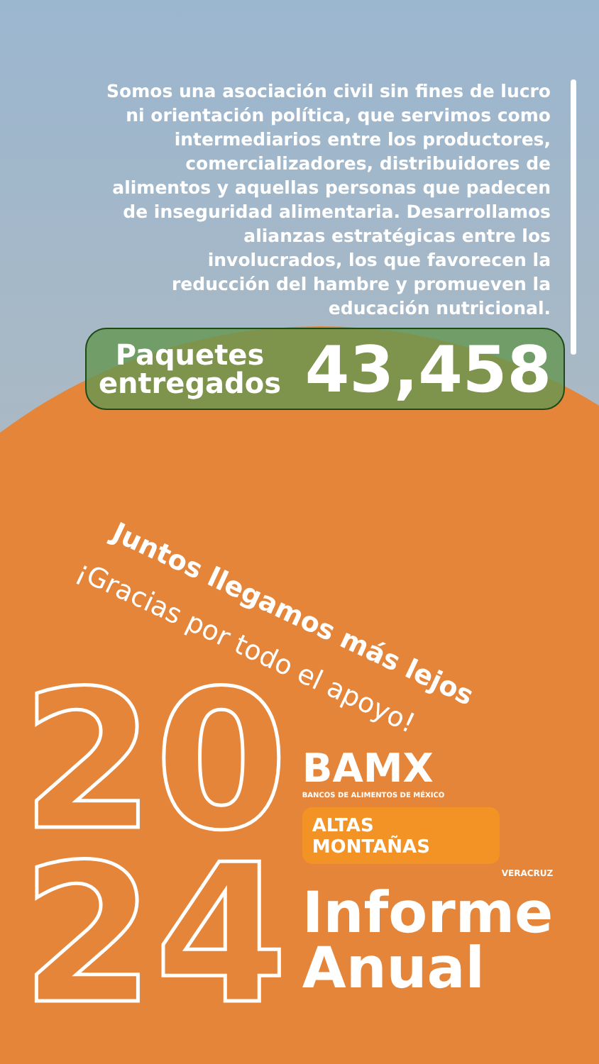Somos una asociación civil sin fines de lucro ni orientación política, que servimos como intermediarios entre los productores, comercializadores, distribuidores de alimentos y aquellas personas que padecen de inseguridad alimentaria. Desarrollamos alianzas estratégicas entre los involucrados, los que favorecen la reducción del hambre y promueven la educación nutricional.
Paquetes
entregados
43,458
Juntos llegamos más lejos
¡Gracias por todo el apoyo!
20
24
BAMX
BANCOS DE ALIMENTOS DE MÉXICO
ALTAS MONTAÑAS
VERACRUZ
Informe
Anual